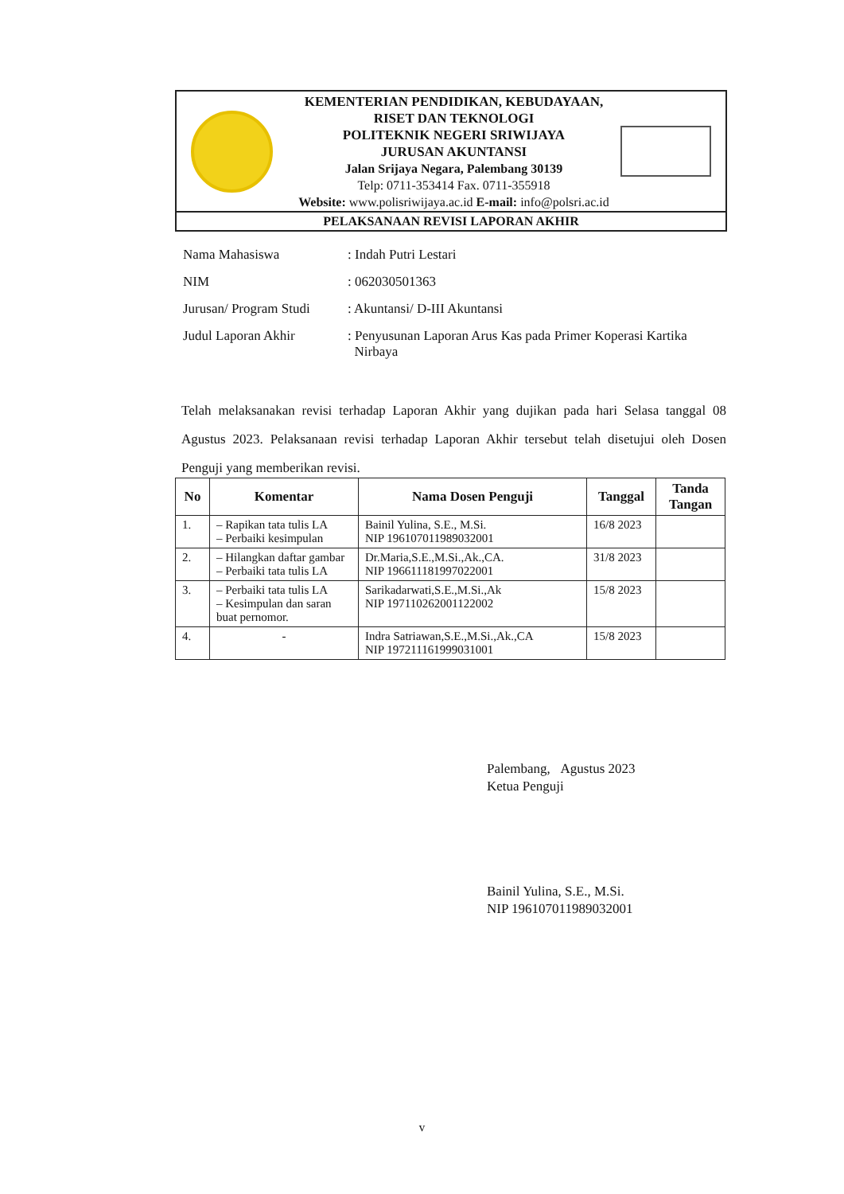KEMENTERIAN PENDIDIKAN, KEBUDAYAAN,
RISET DAN TEKNOLOGI
POLITEKNIK NEGERI SRIWIJAYA
JURUSAN AKUNTANSI
Jalan Srijaya Negara, Palembang 30139
Telp: 0711-353414 Fax. 0711-355918
Website: www.polisriwijaya.ac.id E-mail: info@polsri.ac.id
PELAKSANAAN REVISI LAPORAN AKHIR
| Nama Mahasiswa | : Indah Putri Lestari |
| NIM | : 062030501363 |
| Jurusan/ Program Studi | : Akuntansi/ D-III Akuntansi |
| Judul Laporan Akhir | : Penyusunan Laporan Arus Kas pada Primer Koperasi Kartika Nirbaya |
Telah melaksanakan revisi terhadap Laporan Akhir yang dujikan pada hari Selasa tanggal 08 Agustus 2023. Pelaksanaan revisi terhadap Laporan Akhir tersebut telah disetujui oleh Dosen Penguji yang memberikan revisi.
| No | Komentar | Nama Dosen Penguji | Tanggal | Tanda Tangan |
| --- | --- | --- | --- | --- |
| 1. | – Rapikan tata tulis LA – Perbaiki kesimpulan | Bainil Yulina, S.E., M.Si. NIP 196107011989032001 | 16/8 2023 | |
| 2. | – Hilangkan daftar gambar – Perbaiki tata tulis LA | Dr.Maria,S.E.,M.Si.,Ak.,CA. NIP 196611181997022001 | 31/8 2023 | |
| 3. | – Perbaiki tata tulis LA – Kesimpulan dan saran buat pernomor. | Sarikadarwati,S.E.,M.Si.,Ak NIP 197110262001122002 | 15/8 2023 | |
| 4. | - | Indra Satriawan,S.E.,M.Si.,Ak.,CA NIP 197211161999031001 | 15/8 2023 | |
Palembang, Agustus 2023
Ketua Penguji
Bainil Yulina, S.E., M.Si.
NIP 196107011989032001
v